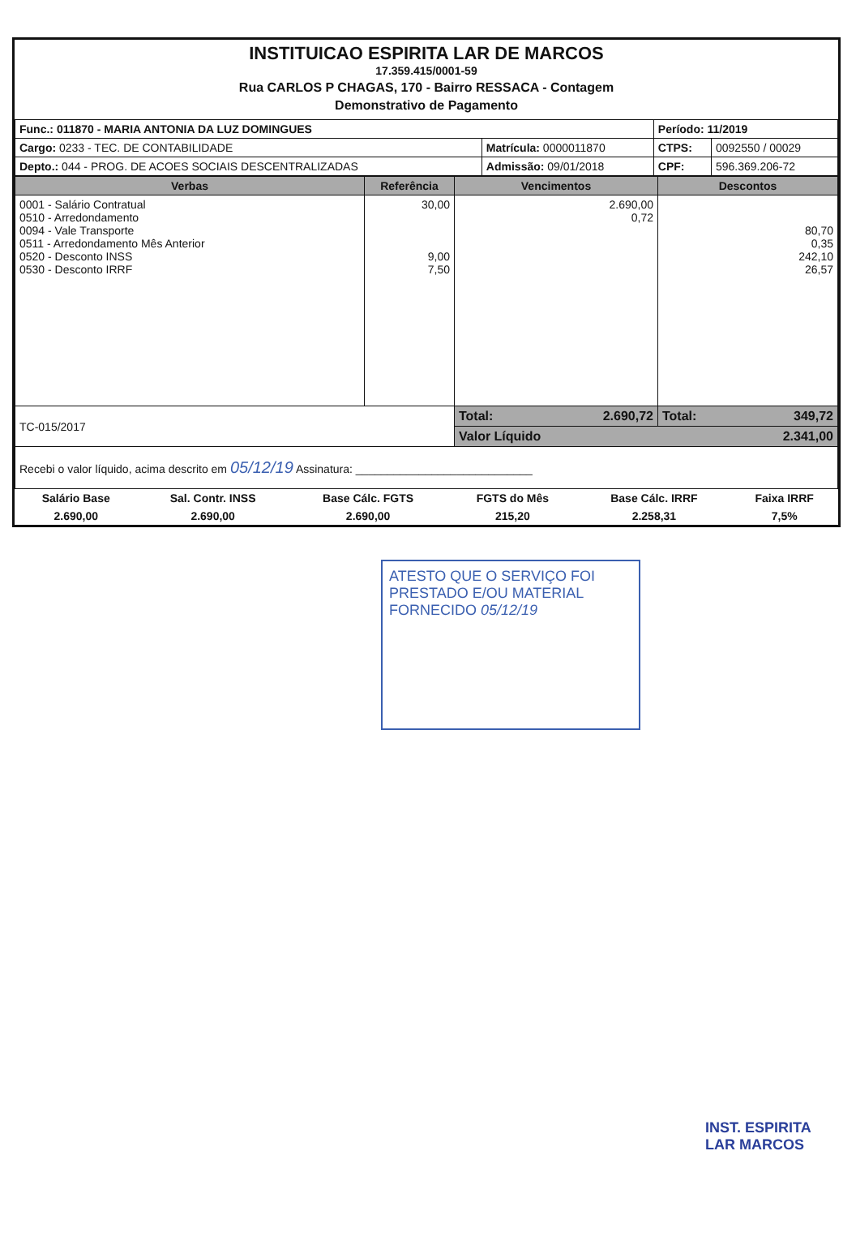INSTITUICAO ESPIRITA LAR DE MARCOS
17.359.415/0001-59
Rua CARLOS P CHAGAS, 170 - Bairro RESSACA - Contagem
Demonstrativo de Pagamento
| Func.: 011870 - MARIA ANTONIA DA LUZ DOMINGUES | | Período: 11/2019 | |
| Cargo: 0233 - TEC. DE CONTABILIDADE | Matrícula: 0000011870 | CTPS: | 0092550 / 00029 |
| Depto.: 044 - PROG. DE ACOES SOCIAIS DESCENTRALIZADAS | Admissão: 09/01/2018 | CPF: | 596.369.206-72 |
| Verbas | Referência | Vencimentos | Descontos |
| --- | --- | --- | --- |
| 0001 - Salário Contratual 0510 - Arredondamento 0094 - Vale Transporte 0511 - Arredondamento Mês Anterior 0520 - Desconto INSS 0530 - Desconto IRRF | 30,00 9,00 7,50 | 2.690,00 0,72 | 80,70 0,35 242,10 26,57 |
| TC-015/2017 | | Total: 2.690,72 | Total: 349,72 |
| | | Valor Líquido 2.341,00 | |
| Recebi o valor líquido, acima descrito em 05/12/19 Assinatura: ____________________________ | | | |
| Salário Base | Sal. Contr. INSS | Base Cálc. FGTS | FGTS do Mês | Base Cálc. IRRF | Faixa IRRF |
| 2.690,00 | 2.690,00 | 2.690,00 | 215,20 | 2.258,31 | 7,5% |
ATESTO QUE O SERVIÇO FOI
PRESTADO E/OU MATERIAL
FORNECIDO 05/12/19
INST. ESPIRITA
LAR MARCOS